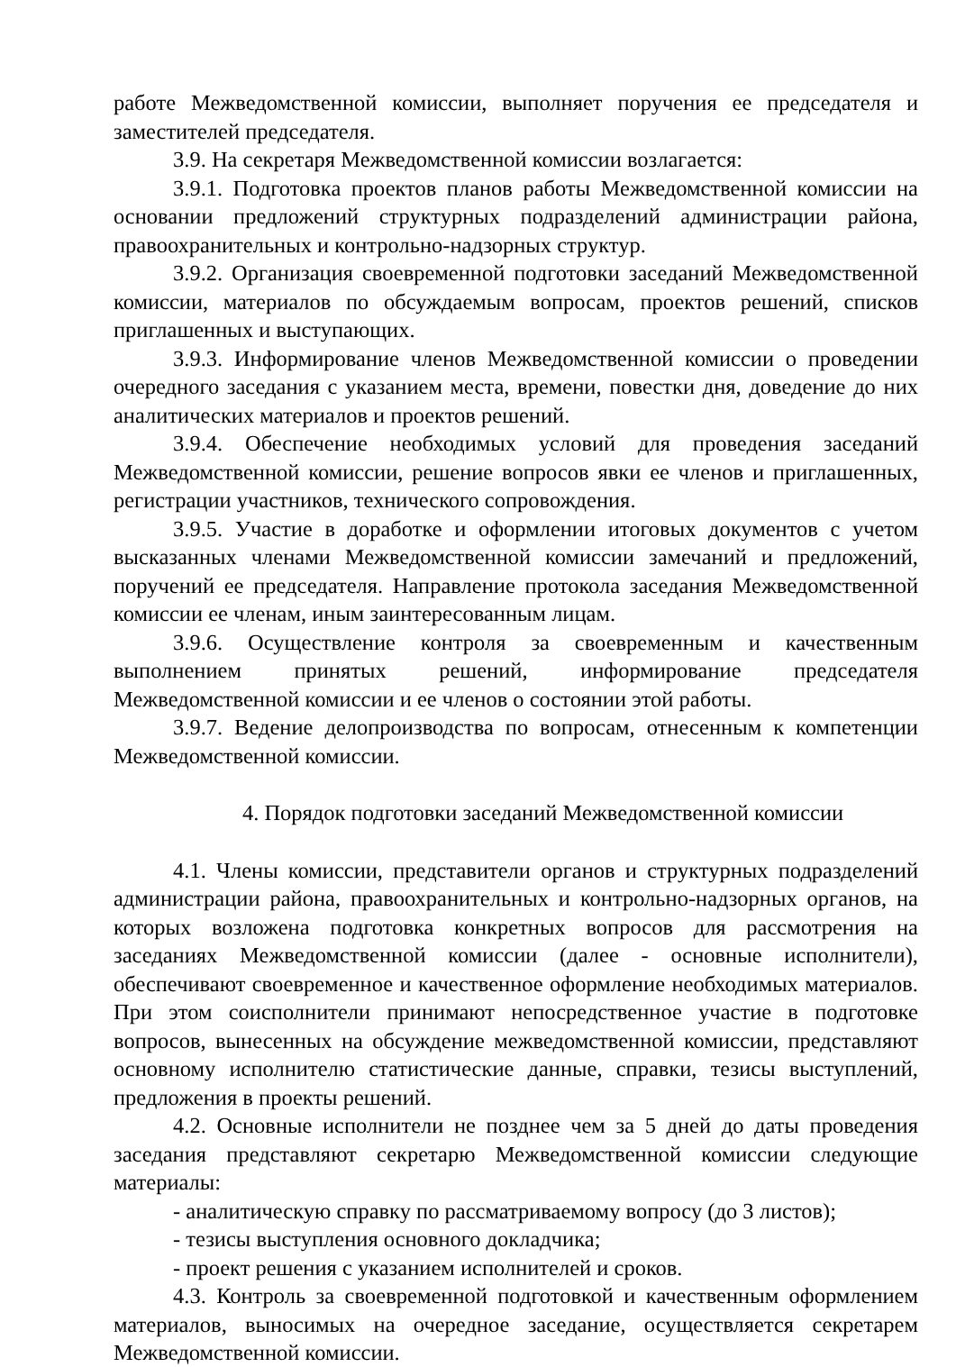работе Межведомственной комиссии, выполняет поручения ее председателя и заместителей председателя.
3.9. На секретаря Межведомственной комиссии возлагается:
3.9.1. Подготовка проектов планов работы Межведомственной комиссии на основании предложений структурных подразделений администрации района, правоохранительных и контрольно-надзорных структур.
3.9.2. Организация своевременной подготовки заседаний Межведомственной комиссии, материалов по обсуждаемым вопросам, проектов решений, списков приглашенных и выступающих.
3.9.3. Информирование членов Межведомственной комиссии о проведении очередного заседания с указанием места, времени, повестки дня, доведение до них аналитических материалов и проектов решений.
3.9.4. Обеспечение необходимых условий для проведения заседаний Межведомственной комиссии, решение вопросов явки ее членов и приглашенных, регистрации участников, технического сопровождения.
3.9.5. Участие в доработке и оформлении итоговых документов с учетом высказанных членами Межведомственной комиссии замечаний и предложений, поручений ее председателя. Направление протокола заседания Межведомственной комиссии ее членам, иным заинтересованным лицам.
3.9.6. Осуществление контроля за своевременным и качественным выполнением принятых решений, информирование председателя Межведомственной комиссии и ее членов о состоянии этой работы.
3.9.7. Ведение делопроизводства по вопросам, отнесенным к компетенции Межведомственной комиссии.
4. Порядок подготовки заседаний Межведомственной комиссии
4.1. Члены комиссии, представители органов и структурных подразделений администрации района, правоохранительных и контрольно-надзорных органов, на которых возложена подготовка конкретных вопросов для рассмотрения на заседаниях Межведомственной комиссии (далее - основные исполнители), обеспечивают своевременное и качественное оформление необходимых материалов. При этом соисполнители принимают непосредственное участие в подготовке вопросов, вынесенных на обсуждение межведомственной комиссии, представляют основному исполнителю статистические данные, справки, тезисы выступлений, предложения в проекты решений.
4.2. Основные исполнители не позднее чем за 5 дней до даты проведения заседания представляют секретарю Межведомственной комиссии следующие материалы:
- аналитическую справку по рассматриваемому вопросу (до 3 листов);
- тезисы выступления основного докладчика;
- проект решения с указанием исполнителей и сроков.
4.3. Контроль за своевременной подготовкой и качественным оформлением материалов, выносимых на очередное заседание, осуществляется секретарем Межведомственной комиссии.